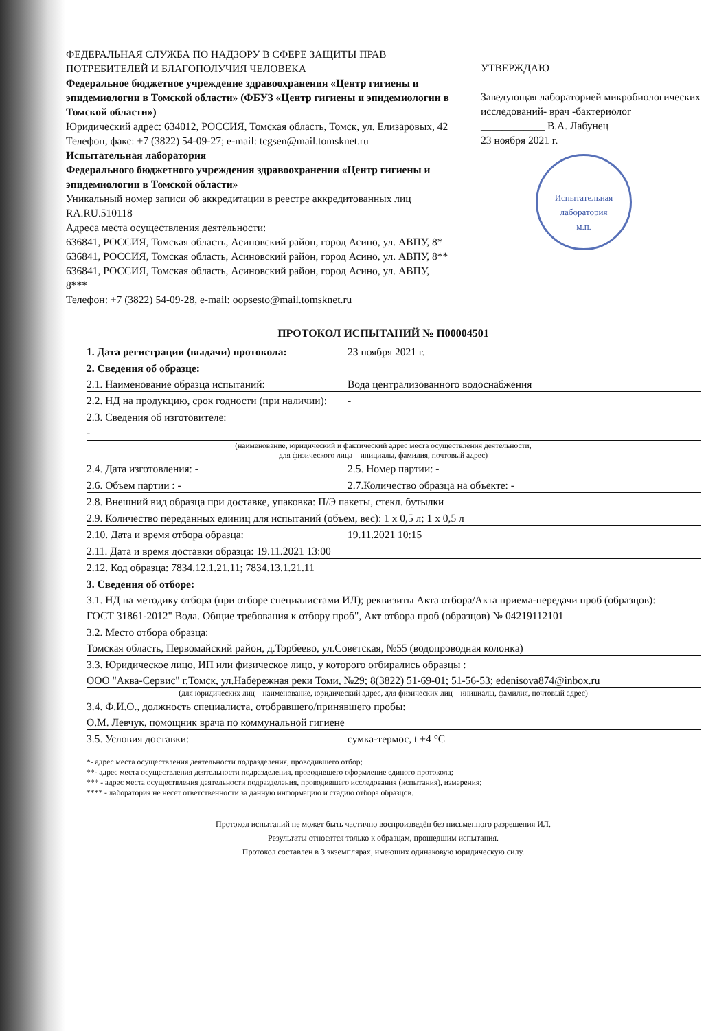ФЕДЕРАЛЬНАЯ СЛУЖБА ПО НАДЗОРУ В СФЕРЕ ЗАЩИТЫ ПРАВ ПОТРЕБИТЕЛЕЙ И БЛАГОПОЛУЧИЯ ЧЕЛОВЕКА
Федеральное бюджетное учреждение здравоохранения «Центр гигиены и эпидемиологии в Томской области» (ФБУЗ «Центр гигиены и эпидемиологии в Томской области»)
Юридический адрес: 634012, РОССИЯ, Томская область, Томск, ул. Елизаровых, 42
Телефон, факс: +7 (3822) 54-09-27; e-mail: tcgsen@mail.tomsknet.ru
Испытательная лаборатория
Федерального бюджетного учреждения здравоохранения «Центр гигиены и эпидемиологии в Томской области»
Уникальный номер записи об аккредитации в реестре аккредитованных лиц RA.RU.510118
Адреса места осуществления деятельности:
636841, РОССИЯ, Томская область, Асиновский район, город Асино, ул. АВПУ, 8*
636841, РОССИЯ, Томская область, Асиновский район, город Асино, ул. АВПУ, 8**
636841, РОССИЯ, Томская область, Асиновский район, город Асино, ул. АВПУ, 8***
Телефон: +7 (3822) 54-09-28, e-mail: oopsesto@mail.tomsknet.ru
УТВЕРЖДАЮ
Заведующая лабораторией микробиологических исследований- врач -бактериолог
____________ В.А. Лабунец
23 ноября 2021 г.
Испытательная лаборатория
м.п.
ПРОТОКОЛ ИСПЫТАНИЙ № П00004501
1. Дата регистрации (выдачи) протокола: 23 ноября 2021 г.
2. Сведения об образце:
2.1. Наименование образца испытаний: Вода централизованного водоснабжения
2.2. НД на продукцию, срок годности (при наличии): -
2.3. Сведения об изготовителе:
-
(наименование, юридический и фактический адрес места осуществления деятельности,
для физического лица – инициалы, фамилия, почтовый адрес)
2.4. Дата изготовления: - 2.5. Номер партии: -
2.6. Объем партии : - 2.7.Количество образца на объекте: -
2.8. Внешний вид образца при доставке, упаковка: П/Э пакеты, стекл. бутылки
2.9. Количество переданных единиц для испытаний (объем, вес): 1 х 0,5 л; 1 х 0,5 л
2.10. Дата и время отбора образца: 19.11.2021 10:15
2.11. Дата и время доставки образца: 19.11.2021 13:00
2.12. Код образца: 7834.12.1.21.11; 7834.13.1.21.11
3. Сведения об отборе:
3.1. НД на методику отбора (при отборе специалистами ИЛ); реквизиты Акта отбора/Акта приема-передачи проб (образцов):
ГОСТ 31861-2012" Вода. Общие требования к отбору проб", Акт отбора проб (образцов) № 04219112101
3.2. Место отбора образца:
Томская область, Первомайский район, д.Торбеево, ул.Советская, №55 (водопроводная колонка)
3.3. Юридическое лицо, ИП или физическое лицо, у которого отбирались образцы :
ООО "Аква-Сервис" г.Томск, ул.Набережная реки Томи, №29; 8(3822) 51-69-01; 51-56-53; edenisova874@inbox.ru
(для юридических лиц – наименование, юридический адрес, для физических лиц – инициалы, фамилия, почтовый адрес)
3.4. Ф.И.О., должность специалиста, отобравшего/принявшего пробы:
О.М. Левчук, помощник врача по коммунальной гигиене
3.5. Условия доставки: сумка-термос, t +4 °С
*- адрес места осуществления деятельности подразделения, проводившего отбор;
**- адрес места осуществления деятельности подразделения, проводившего оформление единого протокола;
*** - адрес места осуществления деятельности подразделения, проводившего исследования (испытания), измерения;
**** - лаборатория не несет ответственности за данную информацию и стадию отбора образцов.
Протокол испытаний не может быть частично воспроизведён без письменного разрешения ИЛ.
Результаты относятся только к образцам, прошедшим испытания.
Протокол составлен в 3 экземплярах, имеющих одинаковую юридическую силу.